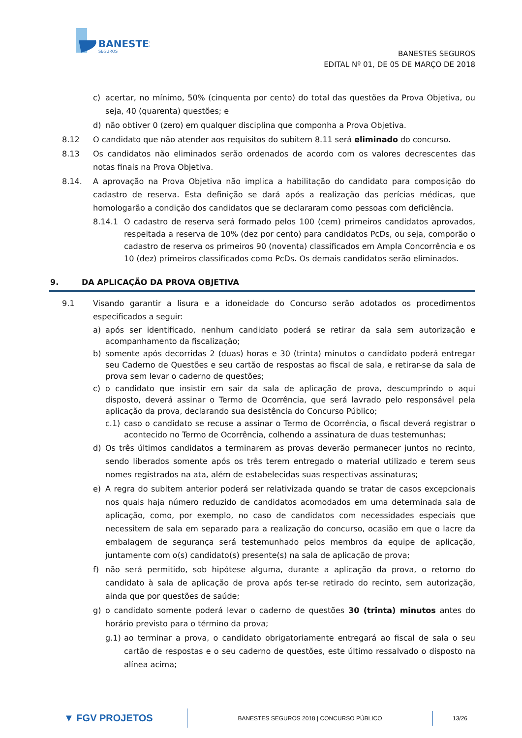BANESTES
SEGUROS
BANESTES SEGUROS
EDITAL Nº 01, DE 05 DE MARÇO DE 2018
c) acertar, no mínimo, 50% (cinquenta por cento) do total das questões da Prova Objetiva, ou seja, 40 (quarenta) questões; e
d) não obtiver 0 (zero) em qualquer disciplina que componha a Prova Objetiva.
8.12 O candidato que não atender aos requisitos do subitem 8.11 será eliminado do concurso.
8.13 Os candidatos não eliminados serão ordenados de acordo com os valores decrescentes das notas finais na Prova Objetiva.
8.14. A aprovação na Prova Objetiva não implica a habilitação do candidato para composição do cadastro de reserva. Esta definição se dará após a realização das perícias médicas, que homologarão a condição dos candidatos que se declararam como pessoas com deficiência.
8.14.1 O cadastro de reserva será formado pelos 100 (cem) primeiros candidatos aprovados, respeitada a reserva de 10% (dez por cento) para candidatos PcDs, ou seja, comporão o cadastro de reserva os primeiros 90 (noventa) classificados em Ampla Concorrência e os 10 (dez) primeiros classificados como PcDs. Os demais candidatos serão eliminados.
9. DA APLICAÇÃO DA PROVA OBJETIVA
9.1 Visando garantir a lisura e a idoneidade do Concurso serão adotados os procedimentos especificados a seguir:
a) após ser identificado, nenhum candidato poderá se retirar da sala sem autorização e acompanhamento da fiscalização;
b) somente após decorridas 2 (duas) horas e 30 (trinta) minutos o candidato poderá entregar seu Caderno de Questões e seu cartão de respostas ao fiscal de sala, e retirar-se da sala de prova sem levar o caderno de questões;
c) o candidato que insistir em sair da sala de aplicação de prova, descumprindo o aqui disposto, deverá assinar o Termo de Ocorrência, que será lavrado pelo responsável pela aplicação da prova, declarando sua desistência do Concurso Público;
c.1) caso o candidato se recuse a assinar o Termo de Ocorrência, o fiscal deverá registrar o acontecido no Termo de Ocorrência, colhendo a assinatura de duas testemunhas;
d) Os três últimos candidatos a terminarem as provas deverão permanecer juntos no recinto, sendo liberados somente após os três terem entregado o material utilizado e terem seus nomes registrados na ata, além de estabelecidas suas respectivas assinaturas;
e) A regra do subitem anterior poderá ser relativizada quando se tratar de casos excepcionais nos quais haja número reduzido de candidatos acomodados em uma determinada sala de aplicação, como, por exemplo, no caso de candidatos com necessidades especiais que necessitem de sala em separado para a realização do concurso, ocasião em que o lacre da embalagem de segurança será testemunhado pelos membros da equipe de aplicação, juntamente com o(s) candidato(s) presente(s) na sala de aplicação de prova;
f) não será permitido, sob hipótese alguma, durante a aplicação da prova, o retorno do candidato à sala de aplicação de prova após ter-se retirado do recinto, sem autorização, ainda que por questões de saúde;
g) o candidato somente poderá levar o caderno de questões 30 (trinta) minutos antes do horário previsto para o término da prova;
g.1) ao terminar a prova, o candidato obrigatoriamente entregará ao fiscal de sala o seu cartão de respostas e o seu caderno de questões, este último ressalvado o disposto na alínea acima;
▼ FGV PROJETOS BANESTES SEGUROS 2018 | CONCURSO PÚBLICO 13/26